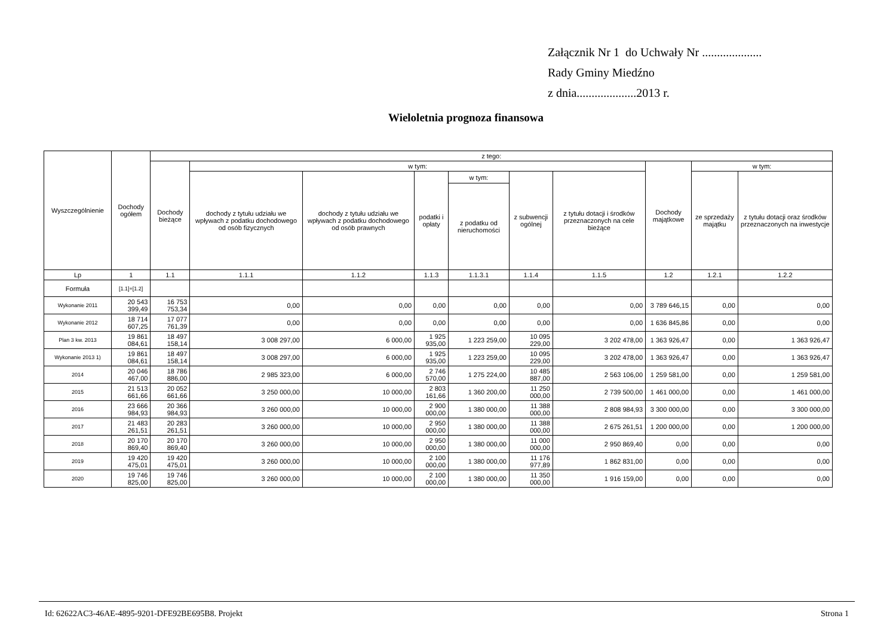Załącznik Nr 1 do Uchwały Nr ....................
Rady Gminy Miedźno
z dnia....................2013 r.
Wieloletnia prognoza finansowa
| Wyszczególnienie | Dochody ogółem | z tego: | | | | | | | | | |
| --- | --- | --- | --- | --- | --- | --- | --- | --- | --- | --- | --- |
| | | Dochody bieżące | w tym: | | | | | | Dochody majątkowe | w tym: | |
| | | | dochody z tytułu udziału we wpływach z podatku dochodowego od osób fizycznych | dochody z tytułu udziału we wpływach z podatku dochodowego od osób prawnych | podatki i opłaty | w tym: | z subwencji ogólnej | z tytułu dotacji i środków przeznaczonych na cele bieżące | | ze sprzedaży majątku | z tytułu dotacji oraz środków przeznaczonych na inwestycje |
| | | | | | | z podatku od nieruchomości | | | | | |
| Lp | 1 | 1.1 | 1.1.1 | 1.1.2 | 1.1.3 | 1.1.3.1 | 1.1.4 | 1.1.5 | 1.2 | 1.2.1 | 1.2.2 |
| Formuła | [1.1]+[1.2] | | | | | | | | | | |
| Wykonanie 2011 | 20 543 399,49 | 16 753 753,34 | 0,00 | 0,00 | 0,00 | 0,00 | 0,00 | 0,00 | 3 789 646,15 | 0,00 | 0,00 |
| Wykonanie 2012 | 18 714 607,25 | 17 077 761,39 | 0,00 | 0,00 | 0,00 | 0,00 | 0,00 | 0,00 | 1 636 845,86 | 0,00 | 0,00 |
| Plan 3 kw. 2013 | 19 861 084,61 | 18 497 158,14 | 3 008 297,00 | 6 000,00 | 1 925 935,00 | 1 223 259,00 | 10 095 229,00 | 3 202 478,00 | 1 363 926,47 | 0,00 | 1 363 926,47 |
| Wykonanie 2013 1) | 19 861 084,61 | 18 497 158,14 | 3 008 297,00 | 6 000,00 | 1 925 935,00 | 1 223 259,00 | 10 095 229,00 | 3 202 478,00 | 1 363 926,47 | 0,00 | 1 363 926,47 |
| 2014 | 20 046 467,00 | 18 786 886,00 | 2 985 323,00 | 6 000,00 | 2 746 570,00 | 1 275 224,00 | 10 485 887,00 | 2 563 106,00 | 1 259 581,00 | 0,00 | 1 259 581,00 |
| 2015 | 21 513 661,66 | 20 052 661,66 | 3 250 000,00 | 10 000,00 | 2 803 161,66 | 1 360 200,00 | 11 250 000,00 | 2 739 500,00 | 1 461 000,00 | 0,00 | 1 461 000,00 |
| 2016 | 23 666 984,93 | 20 366 984,93 | 3 260 000,00 | 10 000,00 | 2 900 000,00 | 1 380 000,00 | 11 388 000,00 | 2 808 984,93 | 3 300 000,00 | 0,00 | 3 300 000,00 |
| 2017 | 21 483 261,51 | 20 283 261,51 | 3 260 000,00 | 10 000,00 | 2 950 000,00 | 1 380 000,00 | 11 388 000,00 | 2 675 261,51 | 1 200 000,00 | 0,00 | 1 200 000,00 |
| 2018 | 20 170 869,40 | 20 170 869,40 | 3 260 000,00 | 10 000,00 | 2 950 000,00 | 1 380 000,00 | 11 000 000,00 | 2 950 869,40 | 0,00 | 0,00 | 0,00 |
| 2019 | 19 420 475,01 | 19 420 475,01 | 3 260 000,00 | 10 000,00 | 2 100 000,00 | 1 380 000,00 | 11 176 977,89 | 1 862 831,00 | 0,00 | 0,00 | 0,00 |
| 2020 | 19 746 825,00 | 19 746 825,00 | 3 260 000,00 | 10 000,00 | 2 100 000,00 | 1 380 000,00 | 11 350 000,00 | 1 916 159,00 | 0,00 | 0,00 | 0,00 |
Id: 62622AC3-46AE-4895-9201-DFE92BE695B8. Projekt Strona 1